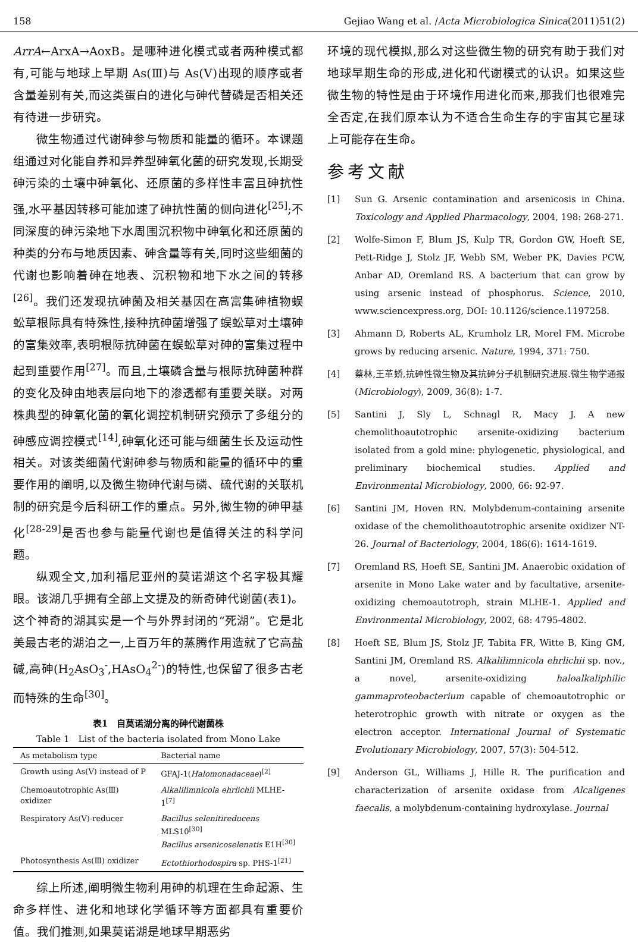158 Gejiao Wang et al. /Acta Microbiologica Sinica(2011)51(2)
ArrA←ArxA→AoxB。是哪种进化模式或者两种模式都有,可能与地球上早期 As(Ⅲ)与 As(Ⅴ)出现的顺序或者含量差别有关,而这类蛋白的进化与砷代替磷是否相关还有待进一步研究。
微生物通过代谢砷参与物质和能量的循环。本课题组通过对化能自养和异养型砷氧化菌的研究发现,长期受砷污染的土壤中砷氧化、还原菌的多样性丰富且砷抗性强,水平基因转移可能加速了砷抗性菌的侧向进化<sup>[25]</sup>;不同深度的砷污染地下水周围沉积物中砷氧化和还原菌的种类的分布与地质因素、砷含量等有关,同时这些细菌的代谢也影响着砷在地表、沉积物和地下水之间的转移<sup>[26]</sup>。我们还发现抗砷菌及相关基因在高富集砷植物蜈蚣草根际具有特殊性,接种抗砷菌增强了蜈蚣草对土壤砷的富集效率,表明根际抗砷菌在蜈蚣草对砷的富集过程中起到重要作用<sup>[27]</sup>。而且,土壤磷含量与根际抗砷菌种群的变化及砷由地表层向地下的渗透都有重要关联。对两株典型的砷氧化菌的氧化调控机制研究预示了多组分的砷感应调控模式<sup>[14]</sup>,砷氧化还可能与细菌生长及运动性相关。对该类细菌代谢砷参与物质和能量的循环中的重要作用的阐明,以及微生物砷代谢与磷、硫代谢的关联机制的研究是今后科研工作的重点。另外,微生物的砷甲基化<sup>[28-29]</sup>是否也参与能量代谢也是值得关注的科学问题。
纵观全文,加利福尼亚州的莫诺湖这个名字极其耀眼。该湖几乎拥有全部上文提及的新奇砷代谢菌(表1)。这个神奇的湖其实是一个与外界封闭的“死湖”。它是北美最古老的湖泊之一,上百万年的蒸腾作用造就了它高盐碱,高砷(H<sub>2</sub>AsO<sub>3</sub><sup>-</sup>,HAsO<sub>4</sub><sup>2-</sup>)的特性,也保留了很多古老而特殊的生命<sup>[30]</sup>。
表1　自莫诺湖分离的砷代谢菌株
Table 1　List of the bacteria isolated from Mono Lake
| As metabolism type | Bacterial name |
| --- | --- |
| Growth using As(Ⅴ) instead of P | GFAJ-1( Halomonadaceae )<sup>[2]</sup> |
| Chemoautotrophic As(Ⅲ) oxidizer | Alkalilimnicola ehrlichii MLHE-1<sup>[7]</sup> |
| Respiratory As(Ⅴ)-reducer | Bacillus selenitireducens MLS10<sup>[30]</sup> Bacillus arsenicoselenatis E1H<sup>[30]</sup> |
| Photosynthesis As(Ⅲ) oxidizer | Ectothiorhodospira sp. PHS-1<sup>[21]</sup> |
综上所述,阐明微生物利用砷的机理在生命起源、生命多样性、进化和地球化学循环等方面都具有重要价值。我们推测,如果莫诺湖是地球早期恶劣
环境的现代模拟,那么对这些微生物的研究有助于我们对地球早期生命的形成,进化和代谢模式的认识。如果这些微生物的特性是由于环境作用进化而来,那我们也很难完全否定,在我们原本认为不适合生命生存的宇宙其它星球上可能存在生命。
参考文献
[1] Sun G. Arsenic contamination and arsenicosis in China. Toxicology and Applied Pharmacology, 2004, 198: 268-271.
[2] Wolfe-Simon F, Blum JS, Kulp TR, Gordon GW, Hoeft SE, Pett-Ridge J, Stolz JF, Webb SM, Weber PK, Davies PCW, Anbar AD, Oremland RS. A bacterium that can grow by using arsenic instead of phosphorus. Science, 2010, www.sciencexpress.org, DOI: 10.1126/science.1197258.
[3] Ahmann D, Roberts AL, Krumholz LR, Morel FM. Microbe grows by reducing arsenic. Nature, 1994, 371: 750.
[4] 蔡林,王革娇,抗砷性微生物及其抗砷分子机制研究进展.微生物学通报(Microbiology), 2009, 36(8): 1-7.
[5] Santini J, Sly L, Schnagl R, Macy J. A new chemolithoautotrophic arsenite-oxidizing bacterium isolated from a gold mine: phylogenetic, physiological, and preliminary biochemical studies. Applied and Environmental Microbiology, 2000, 66: 92-97.
[6] Santini JM, Hoven RN. Molybdenum-containing arsenite oxidase of the chemolithoautotrophic arsenite oxidizer NT-26. Journal of Bacteriology, 2004, 186(6): 1614-1619.
[7] Oremland RS, Hoeft SE, Santini JM. Anaerobic oxidation of arsenite in Mono Lake water and by facultative, arsenite-oxidizing chemoautotroph, strain MLHE-1. Applied and Environmental Microbiology, 2002, 68: 4795-4802.
[8] Hoeft SE, Blum JS, Stolz JF, Tabita FR, Witte B, King GM, Santini JM, Oremland RS. Alkalilimnicola ehrlichii sp. nov., a novel, arsenite-oxidizing haloalkaliphilic gammaproteobacterium capable of chemoautotrophic or heterotrophic growth with nitrate or oxygen as the electron acceptor. International Journal of Systematic Evolutionary Microbiology, 2007, 57(3): 504-512.
[9] Anderson GL, Williams J, Hille R. The purification and characterization of arsenite oxidase from Alcaligenes faecalis, a molybdenum-containing hydroxylase. Journal